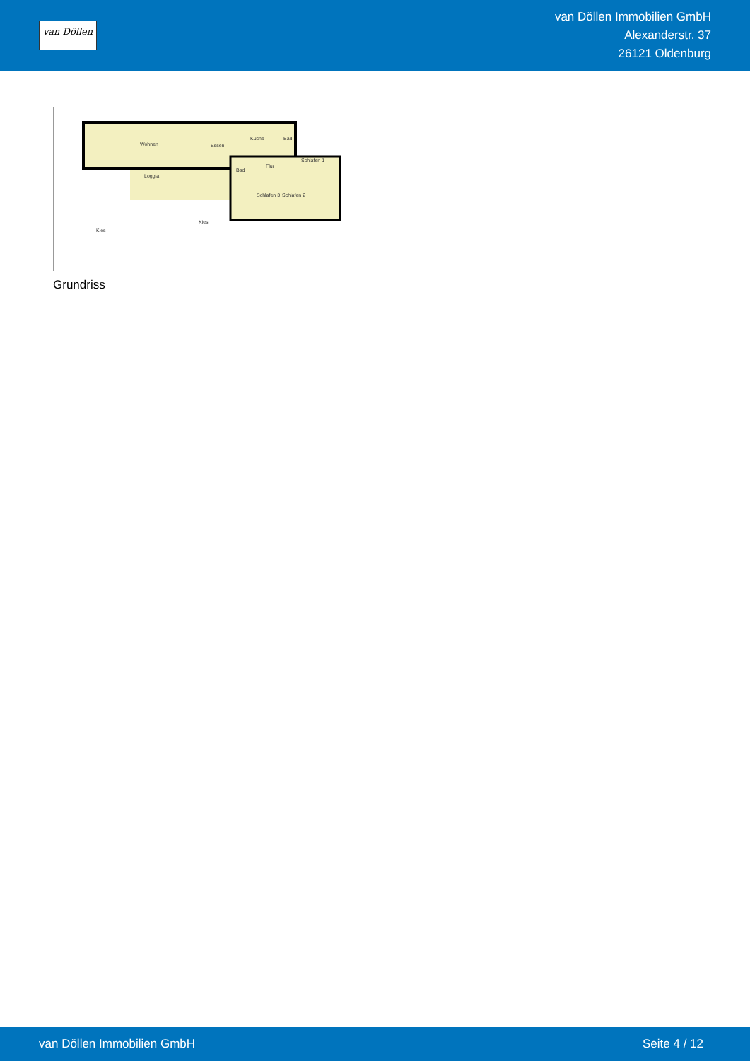van Döllen
van Döllen Immobilien GmbH
Alexanderstr. 37
26121 Oldenburg
Wohnen
Essen
Küche
Bad
Schlafen 1
Bad
Flur
Loggia
Schlafen 3
Schlafen 2
Kies
Kies
Grundriss
van Döllen Immobilien GmbH Seite 4 / 12